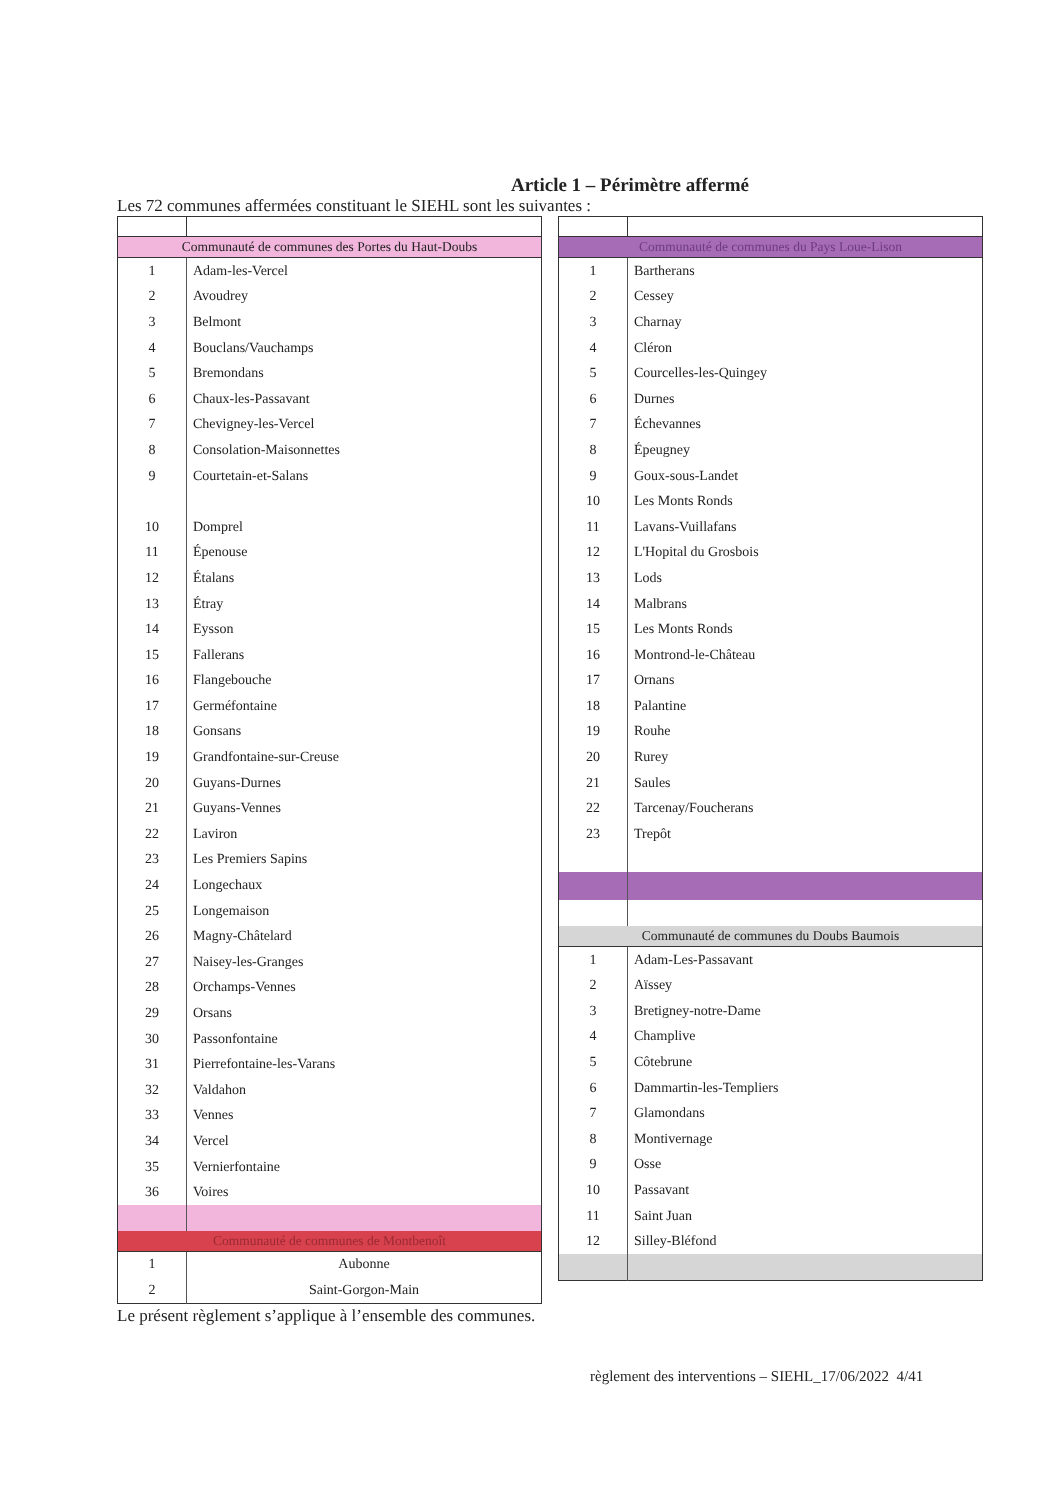Article 1 – Périmètre affermé
Les 72 communes affermées constituant le SIEHL sont les suivantes :
| Communauté de communes des Portes du Haut-Doubs | |
| 1 | Adam-les-Vercel |
| 2 | Avoudrey |
| 3 | Belmont |
| 4 | Bouclans/Vauchamps |
| 5 | Bremondans |
| 6 | Chaux-les-Passavant |
| 7 | Chevigney-les-Vercel |
| 8 | Consolation-Maisonnettes |
| 9 | Courtetain-et-Salans |
| 10 | Domprel |
| 11 | Épenouse |
| 12 | Étalans |
| 13 | Étray |
| 14 | Eysson |
| 15 | Fallerans |
| 16 | Flangebouche |
| 17 | Germéfontaine |
| 18 | Gonsans |
| 19 | Grandfontaine-sur-Creuse |
| 20 | Guyans-Durnes |
| 21 | Guyans-Vennes |
| 22 | Laviron |
| 23 | Les Premiers Sapins |
| 24 | Longechaux |
| 25 | Longemaison |
| 26 | Magny-Châtelard |
| 27 | Naisey-les-Granges |
| 28 | Orchamps-Vennes |
| 29 | Orsans |
| 30 | Passonfontaine |
| 31 | Pierrefontaine-les-Varans |
| 32 | Valdahon |
| 33 | Vennes |
| 34 | Vercel |
| 35 | Vernierfontaine |
| 36 | Voires |
| Communauté de communes de Montbenoît | |
| 1 | Aubonne |
| 2 | Saint-Gorgon-Main |
| Communauté de communes du Pays Loue-Lison | |
| 1 | Bartherans |
| 2 | Cessey |
| 3 | Charnay |
| 4 | Cléron |
| 5 | Courcelles-les-Quingey |
| 6 | Durnes |
| 7 | Échevannes |
| 8 | Épeugney |
| 9 | Goux-sous-Landet |
| 10 | Les Monts Ronds |
| 11 | Lavans-Vuillafans |
| 12 | L'Hopital du Grosbois |
| 13 | Lods |
| 14 | Malbrans |
| 15 | Les Monts Ronds |
| 16 | Montrond-le-Château |
| 17 | Ornans |
| 18 | Palantine |
| 19 | Rouhe |
| 20 | Rurey |
| 21 | Saules |
| 22 | Tarcenay/Foucherans |
| 23 | Trepôt |
| Communauté de communes du Doubs Baumois | |
| 1 | Adam-Les-Passavant |
| 2 | Aïssey |
| 3 | Bretigney-notre-Dame |
| 4 | Champlive |
| 5 | Côtebrune |
| 6 | Dammartin-les-Templiers |
| 7 | Glamondans |
| 8 | Montivernage |
| 9 | Osse |
| 10 | Passavant |
| 11 | Saint Juan |
| 12 | Silley-Bléfond |
Le présent règlement s’applique à l’ensemble des communes.
règlement des interventions – SIEHL_17/06/2022 4/41